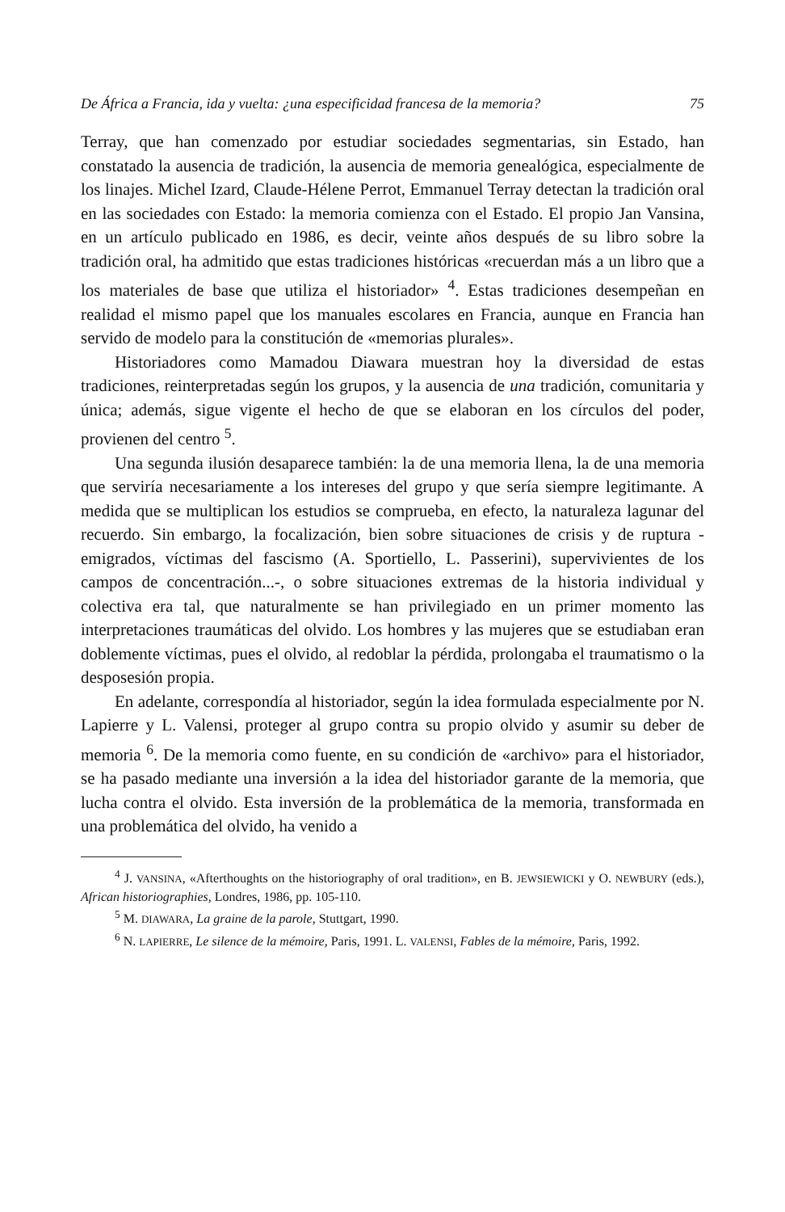De África a Francia, ida y vuelta: ¿una especificidad francesa de la memoria? 75
Terray, que han comenzado por estudiar sociedades segmentarias, sin Estado, han constatado la ausencia de tradición, la ausencia de memoria genealógica, especialmente de los linajes. Michel Izard, Claude-Hélene Perrot, Emmanuel Terray detectan la tradición oral en las sociedades con Estado: la memoria comienza con el Estado. El propio Jan Vansina, en un artículo publicado en 1986, es decir, veinte años después de su libro sobre la tradición oral, ha admitido que estas tradiciones históricas «recuerdan más a un libro que a los materiales de base que utiliza el historiador» <sup>4</sup>. Estas tradiciones desempeñan en realidad el mismo papel que los manuales escolares en Francia, aunque en Francia han servido de modelo para la constitución de «memorias plurales».
Historiadores como Mamadou Diawara muestran hoy la diversidad de estas tradiciones, reinterpretadas según los grupos, y la ausencia de una tradición, comunitaria y única; además, sigue vigente el hecho de que se elaboran en los círculos del poder, provienen del centro <sup>5</sup>.
Una segunda ilusión desaparece también: la de una memoria llena, la de una memoria que serviría necesariamente a los intereses del grupo y que sería siempre legitimante. A medida que se multiplican los estudios se comprueba, en efecto, la naturaleza lagunar del recuerdo. Sin embargo, la focalización, bien sobre situaciones de crisis y de ruptura -emigrados, víctimas del fascismo (A. Sportiello, L. Passerini), supervivientes de los campos de concentración...-, o sobre situaciones extremas de la historia individual y colectiva era tal, que naturalmente se han privilegiado en un primer momento las interpretaciones traumáticas del olvido. Los hombres y las mujeres que se estudiaban eran doblemente víctimas, pues el olvido, al redoblar la pérdida, prolongaba el traumatismo o la desposesión propia.
En adelante, correspondía al historiador, según la idea formulada especialmente por N. Lapierre y L. Valensi, proteger al grupo contra su propio olvido y asumir su deber de memoria <sup>6</sup>. De la memoria como fuente, en su condición de «archivo» para el historiador, se ha pasado mediante una inversión a la idea del historiador garante de la memoria, que lucha contra el olvido. Esta inversión de la problemática de la memoria, transformada en una problemática del olvido, ha venido a
<sup>4</sup> J. VANSINA, «Afterthoughts on the historiography of oral tradition», en B. JEWSIEWICKI y O. NEWBURY (eds.), African historiographies, Londres, 1986, pp. 105-110.
<sup>5</sup> M. DIAWARA, La graine de la parole, Stuttgart, 1990.
<sup>6</sup> N. LAPIERRE, Le silence de la mémoire, Paris, 1991. L. VALENSI, Fables de la mémoire, Paris, 1992.